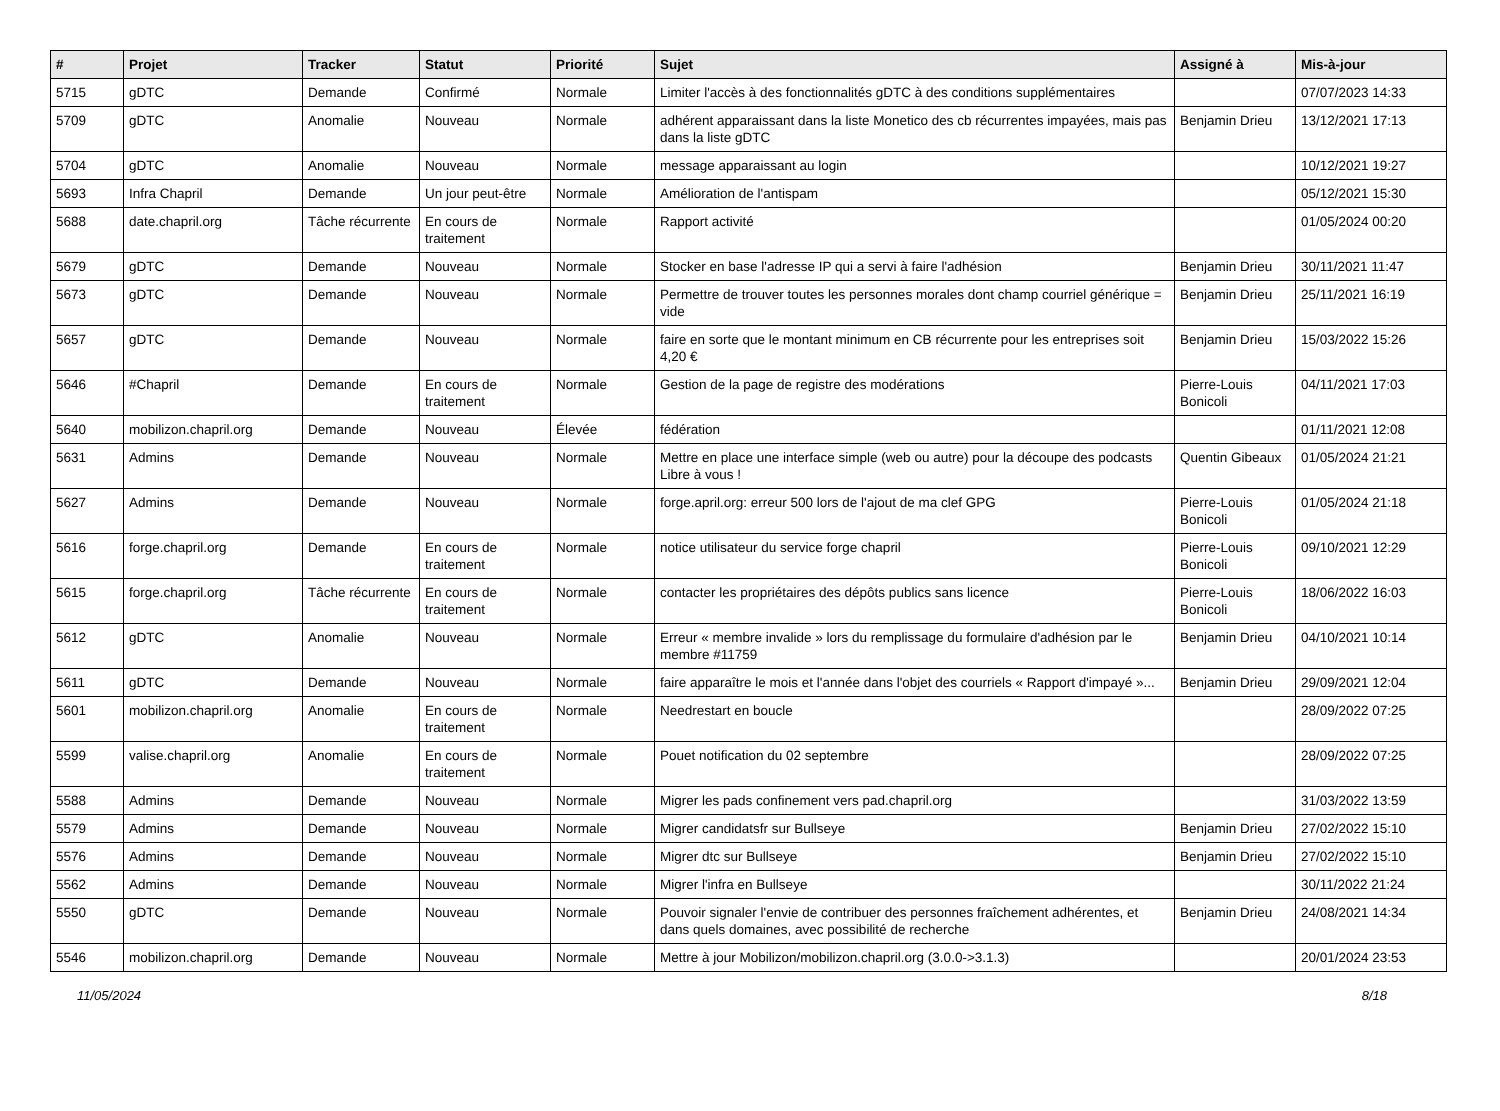| # | Projet | Tracker | Statut | Priorité | Sujet | Assigné à | Mis-à-jour |
| --- | --- | --- | --- | --- | --- | --- | --- |
| 5715 | gDTC | Demande | Confirmé | Normale | Limiter l'accès à des fonctionnalités gDTC à des conditions supplémentaires | | 07/07/2023 14:33 |
| 5709 | gDTC | Anomalie | Nouveau | Normale | adhérent apparaissant dans la liste Monetico des cb récurrentes impayées, mais pas dans la liste gDTC | Benjamin Drieu | 13/12/2021 17:13 |
| 5704 | gDTC | Anomalie | Nouveau | Normale | message apparaissant au login | | 10/12/2021 19:27 |
| 5693 | Infra Chapril | Demande | Un jour peut-être | Normale | Amélioration de l'antispam | | 05/12/2021 15:30 |
| 5688 | date.chapril.org | Tâche récurrente | En cours de traitement | Normale | Rapport activité | | 01/05/2024 00:20 |
| 5679 | gDTC | Demande | Nouveau | Normale | Stocker en base l'adresse IP qui a servi à faire l'adhésion | Benjamin Drieu | 30/11/2021 11:47 |
| 5673 | gDTC | Demande | Nouveau | Normale | Permettre de trouver toutes les personnes morales dont champ courriel générique = vide | Benjamin Drieu | 25/11/2021 16:19 |
| 5657 | gDTC | Demande | Nouveau | Normale | faire en sorte que le montant minimum en CB récurrente pour les entreprises soit 4,20 € | Benjamin Drieu | 15/03/2022 15:26 |
| 5646 | #Chapril | Demande | En cours de traitement | Normale | Gestion de la page de registre des modérations | Pierre-Louis Bonicoli | 04/11/2021 17:03 |
| 5640 | mobilizon.chapril.org | Demande | Nouveau | Élevée | fédération | | 01/11/2021 12:08 |
| 5631 | Admins | Demande | Nouveau | Normale | Mettre en place une interface simple (web ou autre) pour la découpe des podcasts Libre à vous ! | Quentin Gibeaux | 01/05/2024 21:21 |
| 5627 | Admins | Demande | Nouveau | Normale | forge.april.org: erreur 500 lors de l'ajout de ma clef GPG | Pierre-Louis Bonicoli | 01/05/2024 21:18 |
| 5616 | forge.chapril.org | Demande | En cours de traitement | Normale | notice utilisateur du service forge chapril | Pierre-Louis Bonicoli | 09/10/2021 12:29 |
| 5615 | forge.chapril.org | Tâche récurrente | En cours de traitement | Normale | contacter les propriétaires des dépôts publics sans licence | Pierre-Louis Bonicoli | 18/06/2022 16:03 |
| 5612 | gDTC | Anomalie | Nouveau | Normale | Erreur « membre invalide » lors du remplissage du formulaire d'adhésion par le membre #11759 | Benjamin Drieu | 04/10/2021 10:14 |
| 5611 | gDTC | Demande | Nouveau | Normale | faire apparaître le mois et l'année dans l'objet des courriels « Rapport d'impayé »... | Benjamin Drieu | 29/09/2021 12:04 |
| 5601 | mobilizon.chapril.org | Anomalie | En cours de traitement | Normale | Needrestart en boucle | | 28/09/2022 07:25 |
| 5599 | valise.chapril.org | Anomalie | En cours de traitement | Normale | Pouet notification du 02 septembre | | 28/09/2022 07:25 |
| 5588 | Admins | Demande | Nouveau | Normale | Migrer les pads confinement vers pad.chapril.org | | 31/03/2022 13:59 |
| 5579 | Admins | Demande | Nouveau | Normale | Migrer candidatsfr sur Bullseye | Benjamin Drieu | 27/02/2022 15:10 |
| 5576 | Admins | Demande | Nouveau | Normale | Migrer dtc sur Bullseye | Benjamin Drieu | 27/02/2022 15:10 |
| 5562 | Admins | Demande | Nouveau | Normale | Migrer l'infra en Bullseye | | 30/11/2022 21:24 |
| 5550 | gDTC | Demande | Nouveau | Normale | Pouvoir signaler l'envie de contribuer des personnes fraîchement adhérentes, et dans quels domaines, avec possibilité de recherche | Benjamin Drieu | 24/08/2021 14:34 |
| 5546 | mobilizon.chapril.org | Demande | Nouveau | Normale | Mettre à jour Mobilizon/mobilizon.chapril.org (3.0.0->3.1.3) | | 20/01/2024 23:53 |
11/05/2024 8/18